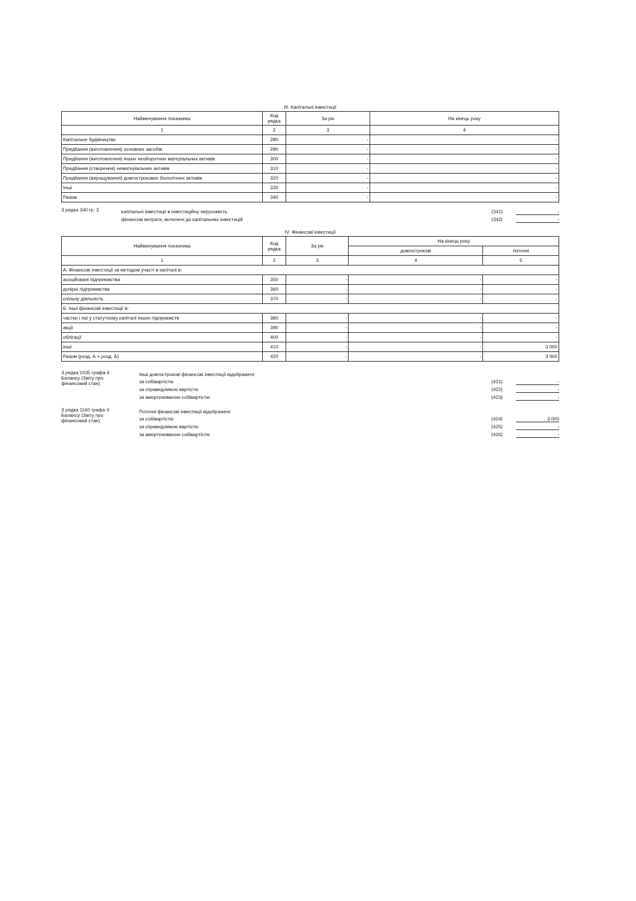ІІІ. Капітальні інвестиції
| Найменування показника | Код рядка | За рік | На кінець року |
| --- | --- | --- | --- |
| 1 | 2 | 3 | 4 |
| Капітальне будівництво | 280 | - | - |
| Придбання (виготовлення) основних засобів | 290 | - | - |
| Придбання (виготовлення) інших необоротних матеріальних активів | 300 | - | - |
| Придбання (створення) нематеріальних активів | 310 | - | - |
| Придбання (вирощування) довгострокових біологічних активів | 320 | - | - |
| Інші | 330 | - | - |
| Разом | 340 | - | - |
З рядка 340 гр. 3
капітальні інвестиції в інвестиційну нерухомість (341) -
фінансові витрати, включені до капітальних інвестицій (342) -
IV. Фінансові інвестиції
| Найменування показника | Код рядка | За рік | На кінець року | |
| --- | --- | --- | --- | --- |
| | | | довгострокові | поточні |
| 1 | 2 | 3 | 4 | 5 |
| А. Фінансові інвестиції за методом участі в капіталі в: | | | | |
| асоційовані підприємства | 350 | - | - | - |
| дочірні підприємства | 360 | - | - | - |
| спільну діяльність | 370 | - | - | - |
| Б. Інші фінансові інвестиції в: | | | | |
| частки і паї у статутному капіталі інших підприємств | 380 | - | - | - |
| акції | 390 | - | - | - |
| облігації | 400 | - | - | - |
| інші | 410 | - | - | 3 000 |
| Разом (розд. А + розд. Б) | 420 | - | - | 3 000 |
З рядка 1035 графа 4 Балансу (Звіту про фінансовий стан)
Інші довгострокові фінансові інвестиції відображені:
за собівартістю (421) -
за справедливою вартістю (422) -
за амортизованою собівартістю (423) -
З рядка 1160 графа 4 Балансу (Звіту про фінансовий стан)
Поточні фінансові інвестиції відображені:
за собівартістю (424) 3 000
за справедливою вартістю (425) -
за амортизованою собівартістю (426) -